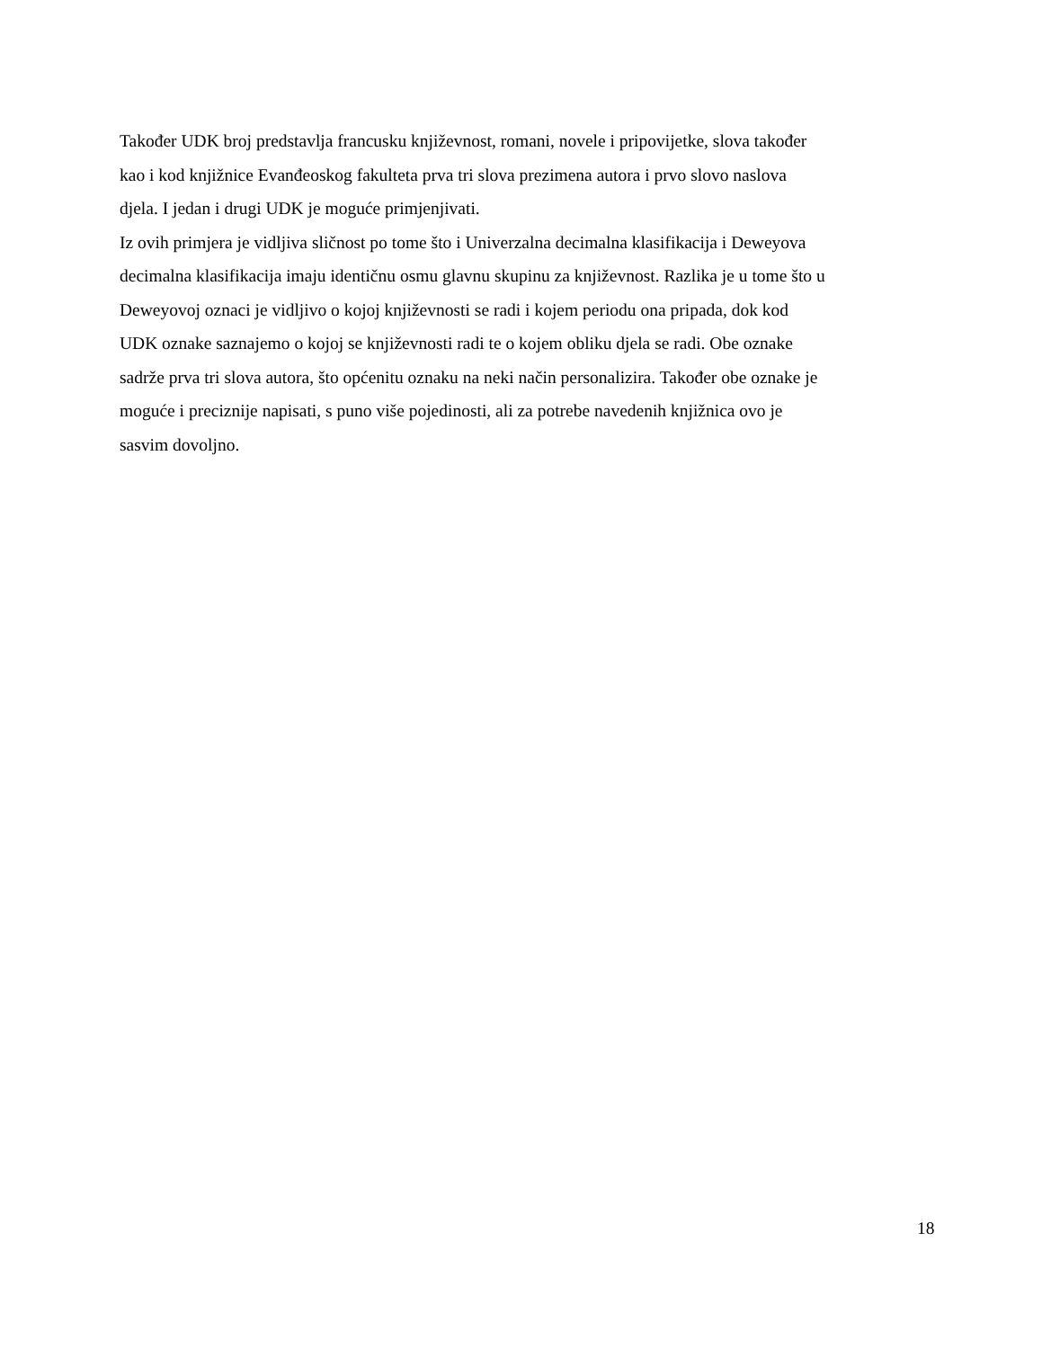Također UDK broj predstavlja francusku književnost, romani, novele i pripovijetke, slova također
kao i kod knjižnice Evanđeoskog fakulteta prva tri slova prezimena autora i prvo slovo naslova
djela. I jedan i drugi UDK je moguće primjenjivati.
Iz ovih primjera je vidljiva sličnost po tome što i Univerzalna decimalna klasifikacija i Deweyova
decimalna klasifikacija imaju identičnu osmu glavnu skupinu za književnost. Razlika je u tome što u
Deweyovoj oznaci je vidljivo o kojoj književnosti se radi i kojem periodu ona pripada, dok kod
UDK oznake saznajemo o kojoj se književnosti radi te o kojem obliku djela se radi. Obe oznake
sadrže prva tri slova autora, što općenitu oznaku na neki način personalizira. Također obe oznake je
moguće i preciznije napisati, s puno više pojedinosti, ali za potrebe navedenih knjižnica ovo je
sasvim dovoljno.
18